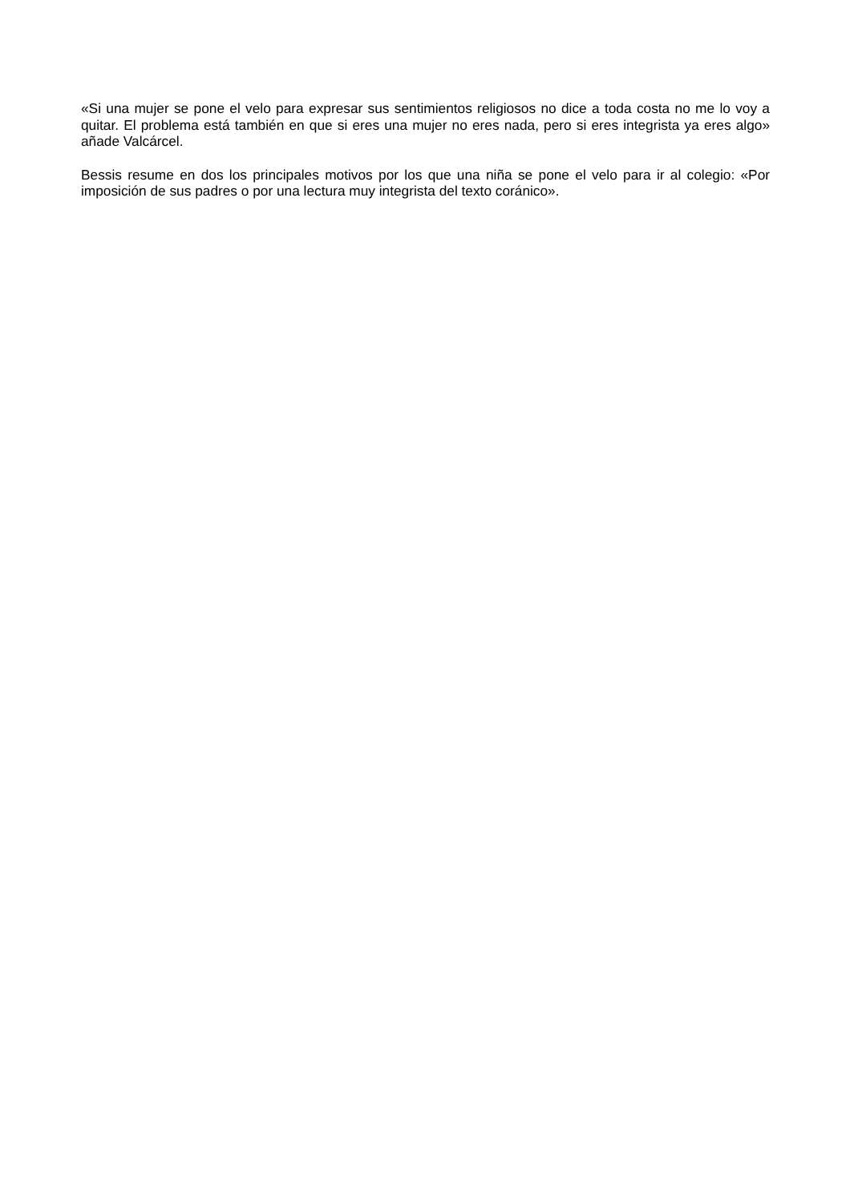«Si una mujer se pone el velo para expresar sus sentimientos religiosos no dice a toda costa no me lo voy a quitar. El problema está también en que si eres una mujer no eres nada, pero si eres integrista ya eres algo» añade Valcárcel.
Bessis resume en dos los principales motivos por los que una niña se pone el velo para ir al colegio: «Por imposición de sus padres o por una lectura muy integrista del texto coránico».